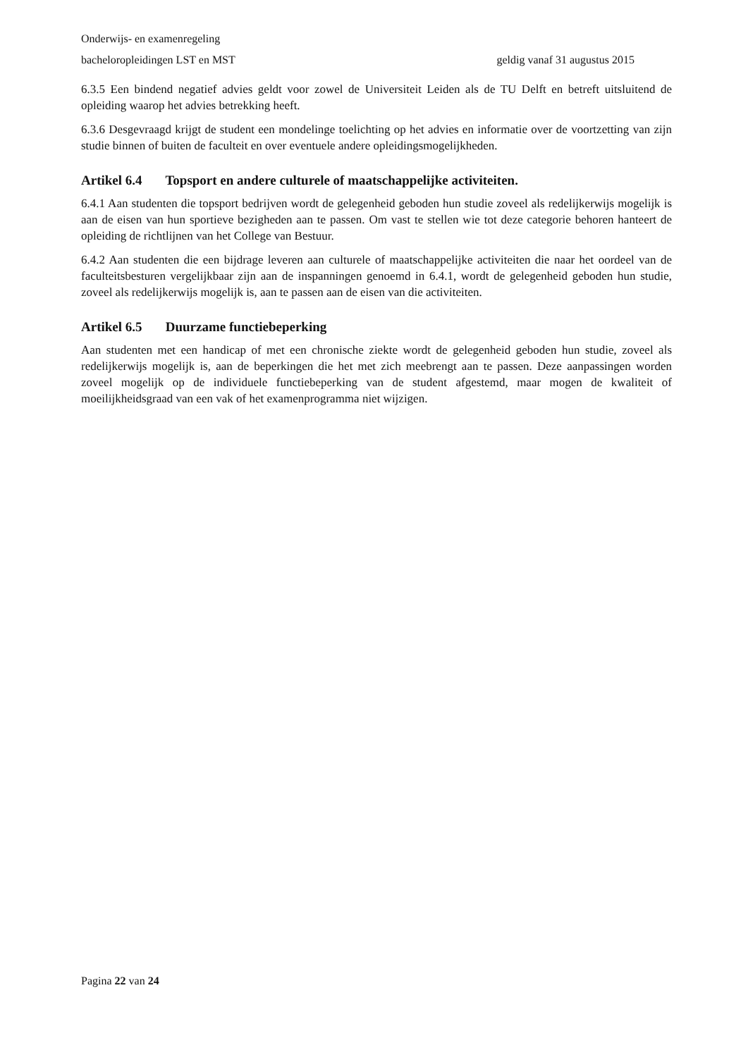Onderwijs- en examenregeling
bacheloropleidingen LST en MST geldig vanaf 31 augustus 2015
6.3.5 Een bindend negatief advies geldt voor zowel de Universiteit Leiden als de TU Delft en betreft uitsluitend de opleiding waarop het advies betrekking heeft.
6.3.6 Desgevraagd krijgt de student een mondelinge toelichting op het advies en informatie over de voortzetting van zijn studie binnen of buiten de faculteit en over eventuele andere opleidingsmogelijkheden.
Artikel 6.4 Topsport en andere culturele of maatschappelijke activiteiten.
6.4.1 Aan studenten die topsport bedrijven wordt de gelegenheid geboden hun studie zoveel als redelijkerwijs mogelijk is aan de eisen van hun sportieve bezigheden aan te passen. Om vast te stellen wie tot deze categorie behoren hanteert de opleiding de richtlijnen van het College van Bestuur.
6.4.2 Aan studenten die een bijdrage leveren aan culturele of maatschappelijke activiteiten die naar het oordeel van de faculteitsbesturen vergelijkbaar zijn aan de inspanningen genoemd in 6.4.1, wordt de gelegenheid geboden hun studie, zoveel als redelijkerwijs mogelijk is, aan te passen aan de eisen van die activiteiten.
Artikel 6.5 Duurzame functiebeperking
Aan studenten met een handicap of met een chronische ziekte wordt de gelegenheid geboden hun studie, zoveel als redelijkerwijs mogelijk is, aan de beperkingen die het met zich meebrengt aan te passen. Deze aanpassingen worden zoveel mogelijk op de individuele functiebeperking van de student afgestemd, maar mogen de kwaliteit of moeilijkheidsgraad van een vak of het examenprogramma niet wijzigen.
Pagina 22 van 24